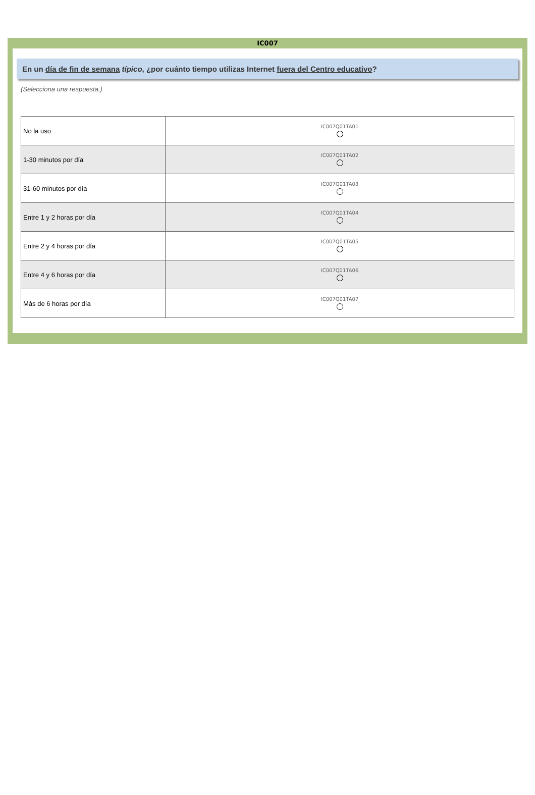IC007
En un día de fin de semana típico, ¿por cuánto tiempo utilizas Internet fuera del Centro educativo?
(Selecciona una respuesta.)
| No la uso | IC007Q01TA01 |
| 1-30 minutos por día | IC007Q01TA02 |
| 31-60 minutos por día | IC007Q01TA03 |
| Entre 1 y 2 horas por día | IC007Q01TA04 |
| Entre 2 y 4 horas por día | IC007Q01TA05 |
| Entre 4 y 6 horas por día | IC007Q01TA06 |
| Más de 6 horas por día | IC007Q01TA07 |